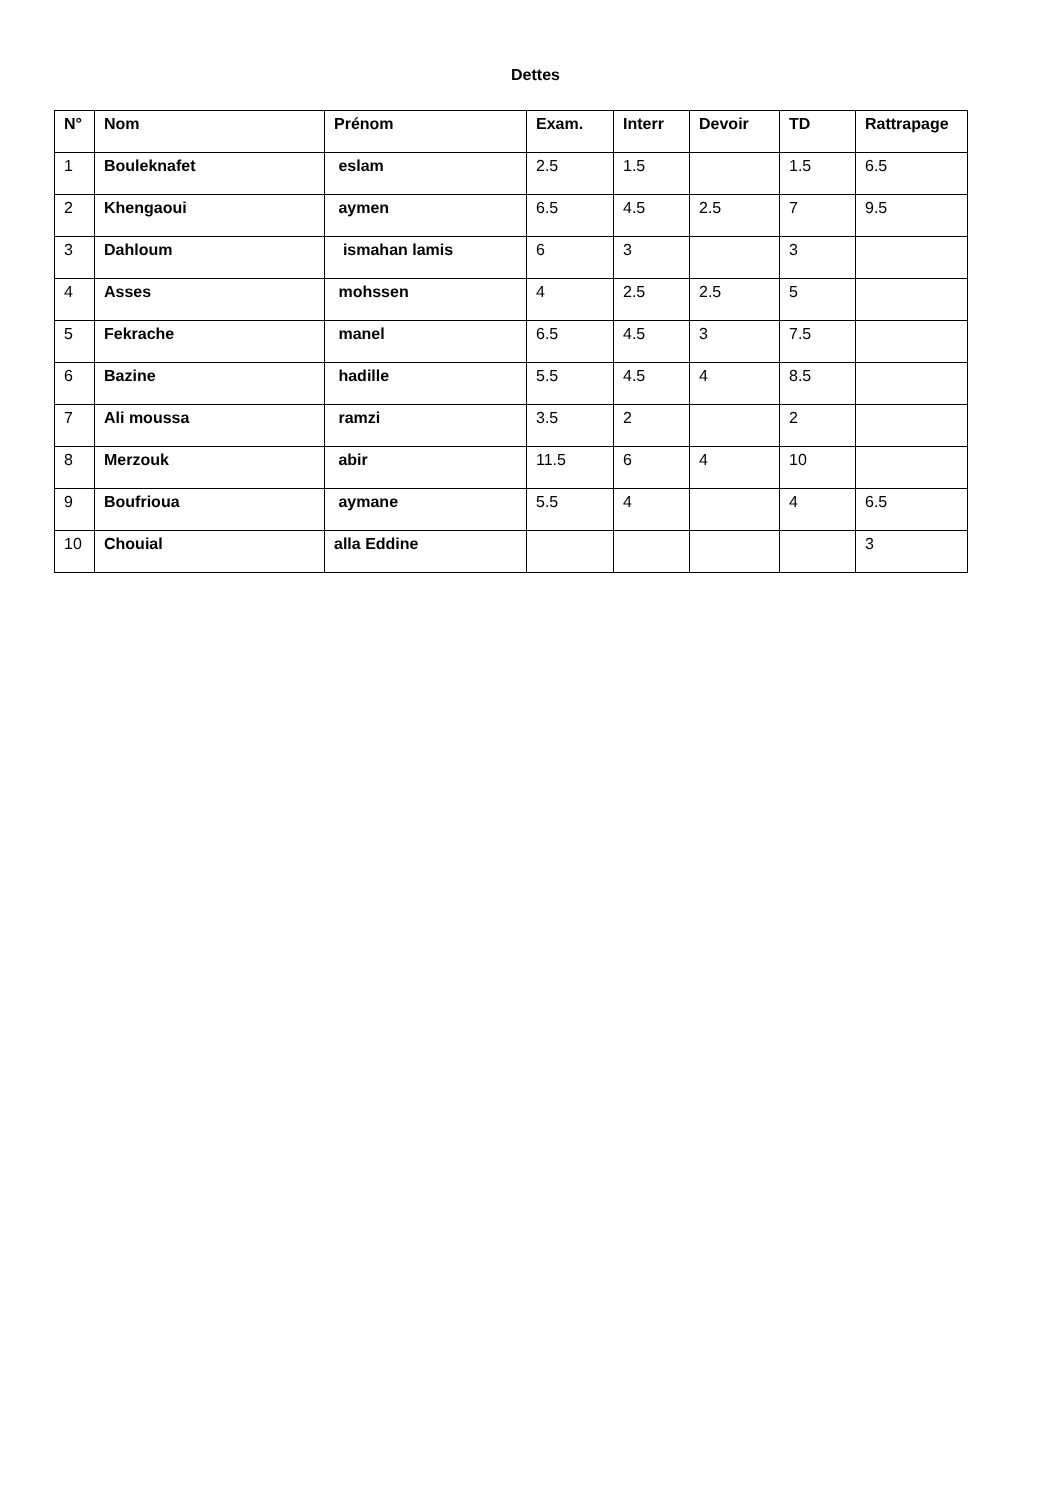Dettes
| N° | Nom | Prénom | Exam. | Interr | Devoir | TD | Rattrapage |
| --- | --- | --- | --- | --- | --- | --- | --- |
| 1 | Bouleknafet | eslam | 2.5 | 1.5 | | 1.5 | 6.5 |
| 2 | Khengaoui | aymen | 6.5 | 4.5 | 2.5 | 7 | 9.5 |
| 3 | Dahloum | ismahan lamis | 6 | 3 | | 3 | |
| 4 | Asses | mohssen | 4 | 2.5 | 2.5 | 5 | |
| 5 | Fekrache | manel | 6.5 | 4.5 | 3 | 7.5 | |
| 6 | Bazine | hadille | 5.5 | 4.5 | 4 | 8.5 | |
| 7 | Ali moussa | ramzi | 3.5 | 2 | | 2 | |
| 8 | Merzouk | abir | 11.5 | 6 | 4 | 10 | |
| 9 | Boufrioua | aymane | 5.5 | 4 | | 4 | 6.5 |
| 10 | Chouial | alla Eddine | | | | | 3 |